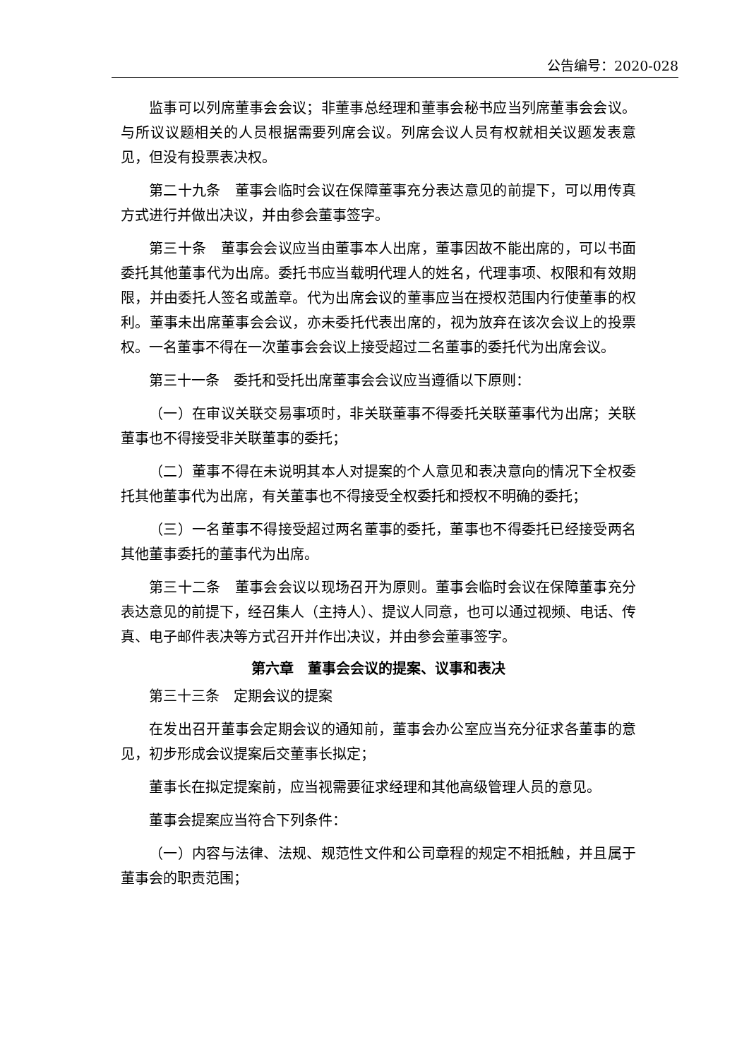公告编号：2020-028
监事可以列席董事会会议；非董事总经理和董事会秘书应当列席董事会会议。与所议议题相关的人员根据需要列席会议。列席会议人员有权就相关议题发表意见，但没有投票表决权。
第二十九条　董事会临时会议在保障董事充分表达意见的前提下，可以用传真方式进行并做出决议，并由参会董事签字。
第三十条　董事会会议应当由董事本人出席，董事因故不能出席的，可以书面委托其他董事代为出席。委托书应当载明代理人的姓名，代理事项、权限和有效期限，并由委托人签名或盖章。代为出席会议的董事应当在授权范围内行使董事的权利。董事未出席董事会会议，亦未委托代表出席的，视为放弃在该次会议上的投票权。一名董事不得在一次董事会会议上接受超过二名董事的委托代为出席会议。
第三十一条　委托和受托出席董事会会议应当遵循以下原则：
（一）在审议关联交易事项时，非关联董事不得委托关联董事代为出席；关联董事也不得接受非关联董事的委托；
（二）董事不得在未说明其本人对提案的个人意见和表决意向的情况下全权委托其他董事代为出席，有关董事也不得接受全权委托和授权不明确的委托；
（三）一名董事不得接受超过两名董事的委托，董事也不得委托已经接受两名其他董事委托的董事代为出席。
第三十二条　董事会会议以现场召开为原则。董事会临时会议在保障董事充分表达意见的前提下，经召集人（主持人）、提议人同意，也可以通过视频、电话、传真、电子邮件表决等方式召开并作出决议，并由参会董事签字。
第六章　董事会会议的提案、议事和表决
第三十三条　定期会议的提案
在发出召开董事会定期会议的通知前，董事会办公室应当充分征求各董事的意见，初步形成会议提案后交董事长拟定；
董事长在拟定提案前，应当视需要征求经理和其他高级管理人员的意见。
董事会提案应当符合下列条件：
（一）内容与法律、法规、规范性文件和公司章程的规定不相抵触，并且属于董事会的职责范围；